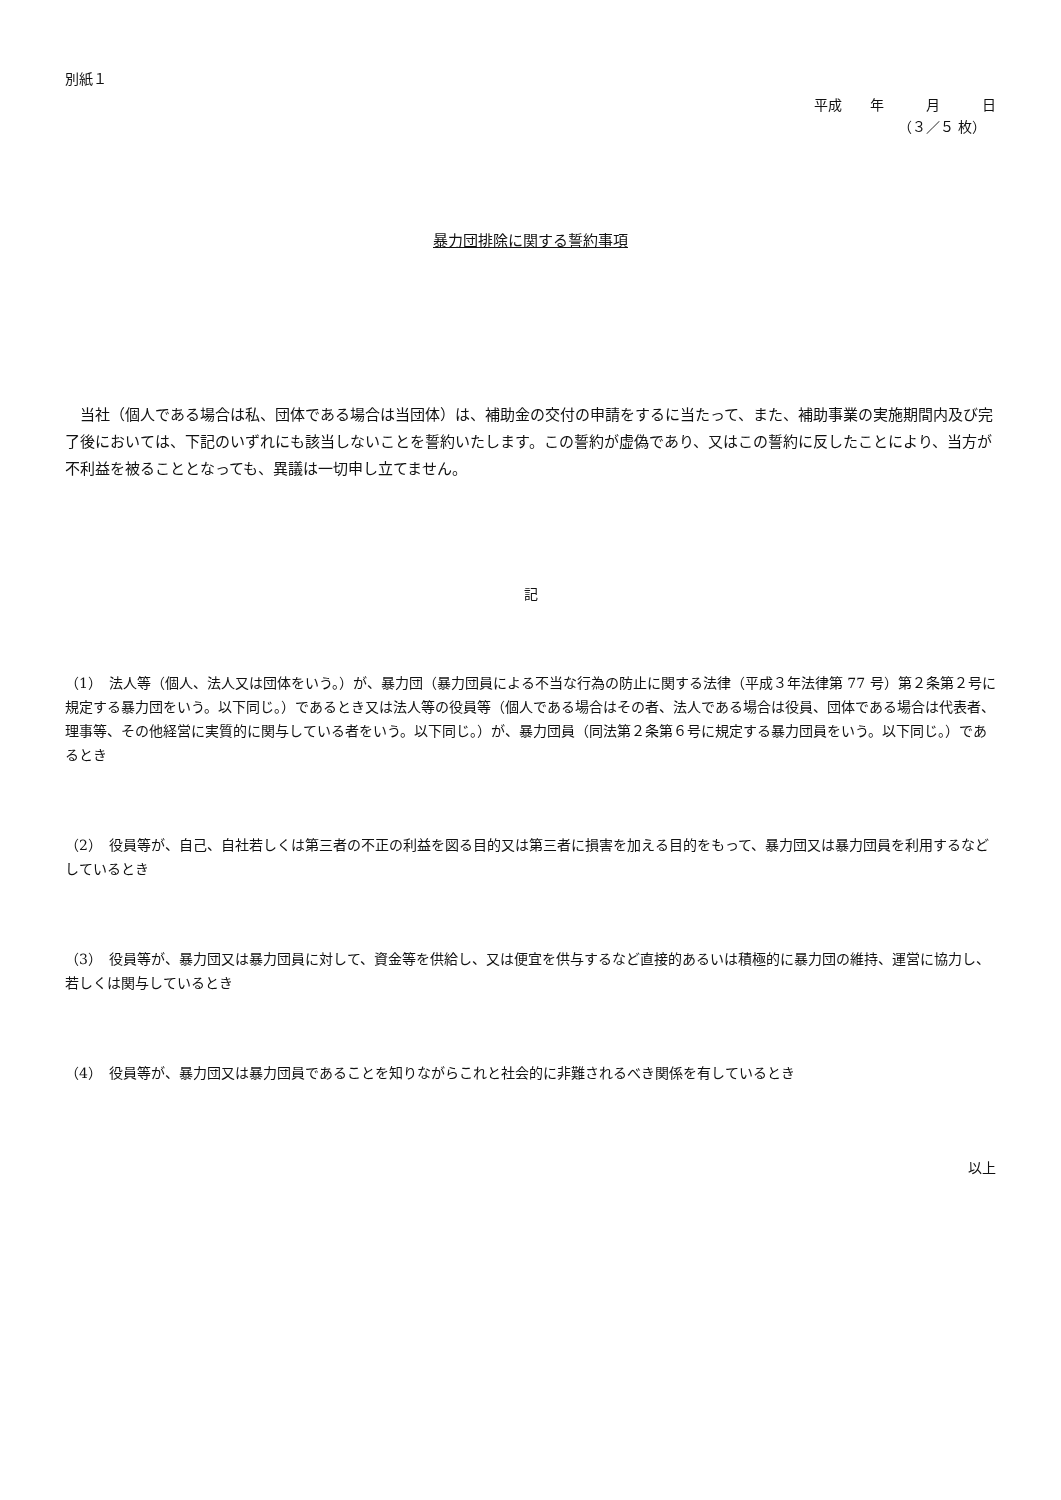別紙１
平成　　年　　　月　　　日
（３／５ 枚）
暴力団排除に関する誓約事項
　当社（個人である場合は私、団体である場合は当団体）は、補助金の交付の申請をするに当たって、また、補助事業の実施期間内及び完了後においては、下記のいずれにも該当しないことを誓約いたします。この誓約が虚偽であり、又はこの誓約に反したことにより、当方が不利益を被ることとなっても、異議は一切申し立てません。
記
（1）　法人等（個人、法人又は団体をいう。）が、暴力団（暴力団員による不当な行為の防止に関する法律（平成３年法律第 77 号）第２条第２号に規定する暴力団をいう。以下同じ。）であるとき又は法人等の役員等（個人である場合はその者、法人である場合は役員、団体である場合は代表者、理事等、その他経営に実質的に関与している者をいう。以下同じ。）が、暴力団員（同法第２条第６号に規定する暴力団員をいう。以下同じ。）であるとき
（2）　役員等が、自己、自社若しくは第三者の不正の利益を図る目的又は第三者に損害を加える目的をもって、暴力団又は暴力団員を利用するなどしているとき
（3）　役員等が、暴力団又は暴力団員に対して、資金等を供給し、又は便宜を供与するなど直接的あるいは積極的に暴力団の維持、運営に協力し、若しくは関与しているとき
（4）　役員等が、暴力団又は暴力団員であることを知りながらこれと社会的に非難されるべき関係を有しているとき
以上